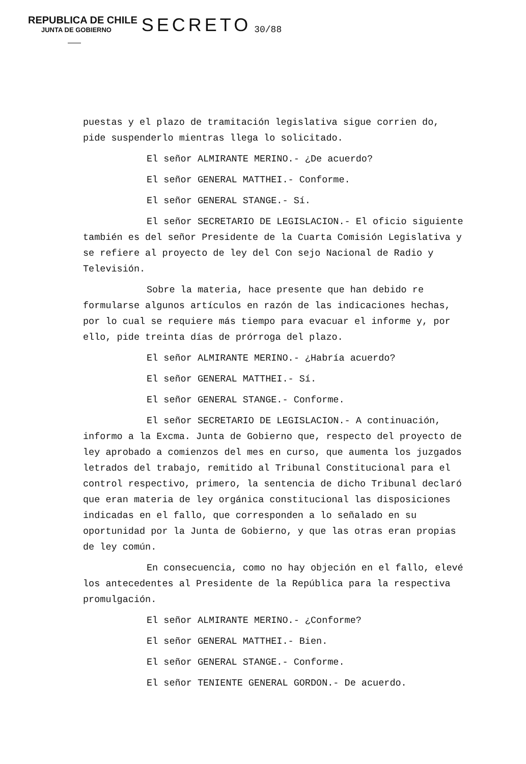REPUBLICA DE CHILE
JUNTA DE GOBIERNO
SECRETO
30/88
puestas y el plazo de tramitación legislativa sigue corrien do, pide suspenderlo mientras llega lo solicitado.
El señor ALMIRANTE MERINO.- ¿De acuerdo?
El señor GENERAL MATTHEI.- Conforme.
El señor GENERAL STANGE.- Sí.
El señor SECRETARIO DE LEGISLACION.- El oficio siguiente también es del señor Presidente de la Cuarta Comisión Legislativa y se refiere al proyecto de ley del Con sejo Nacional de Radio y Televisión.
Sobre la materia, hace presente que han debido re formularse algunos artículos en razón de las indicaciones hechas, por lo cual se requiere más tiempo para evacuar el informe y, por ello, pide treinta días de prórroga del plazo.
El señor ALMIRANTE MERINO.- ¿Habría acuerdo?
El señor GENERAL MATTHEI.- Sí.
El señor GENERAL STANGE.- Conforme.
El señor SECRETARIO DE LEGISLACION.- A continuación, informo a la Excma. Junta de Gobierno que, respecto del proyecto de ley aprobado a comienzos del mes en curso, que aumenta los juzgados letrados del trabajo, remitido al Tribunal Constitucional para el control respectivo, primero, la sentencia de dicho Tribunal declaró que eran materia de ley orgánica constitucional las disposiciones indicadas en el fallo, que corresponden a lo señalado en su oportunidad por la Junta de Gobierno, y que las otras eran propias de ley común.
En consecuencia, como no hay objeción en el fallo, elevé los antecedentes al Presidente de la República para la respectiva promulgación.
El señor ALMIRANTE MERINO.- ¿Conforme?
El señor GENERAL MATTHEI.- Bien.
El señor GENERAL STANGE.- Conforme.
El señor TENIENTE GENERAL GORDON.- De acuerdo.